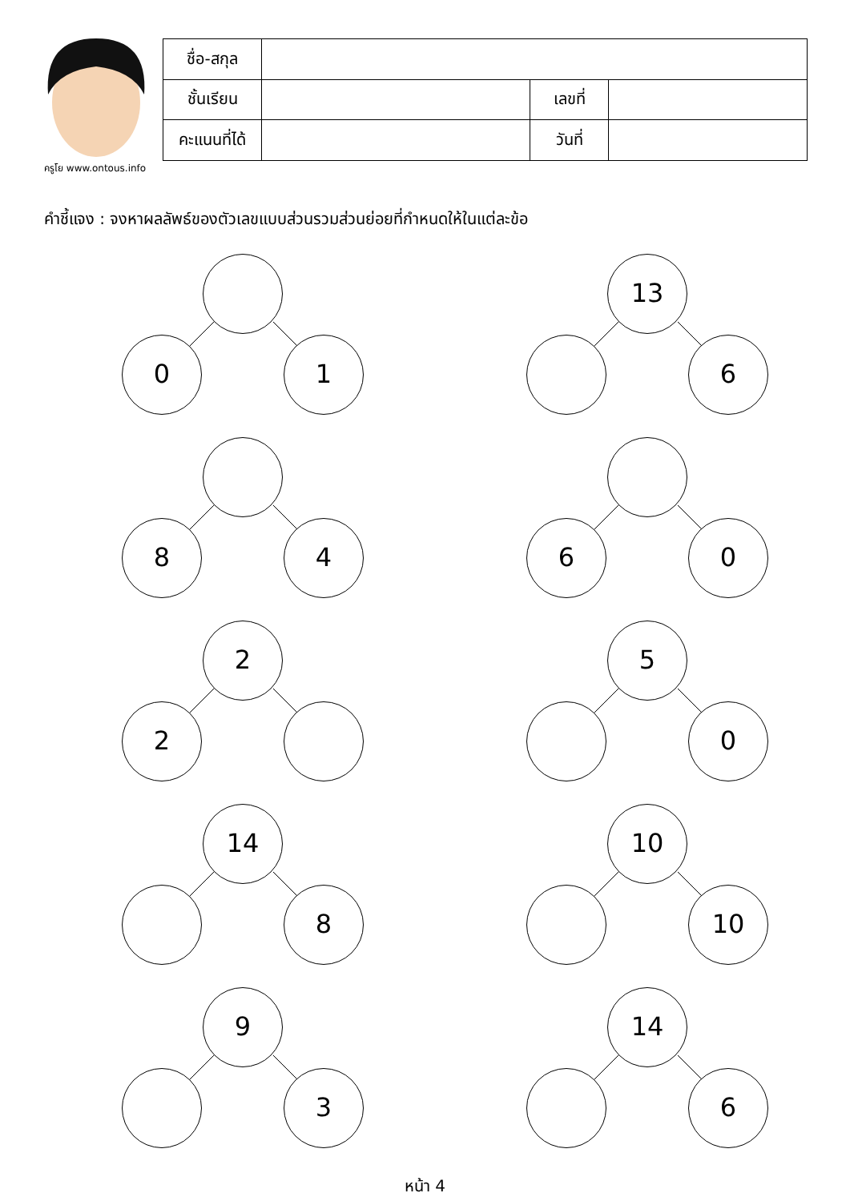ครูโย www.ontous.info
| ชื่อ-สกุล | | | |
| ชั้นเรียน | | เลขที่ | |
| คะแนนที่ได้ | | วันที่ | |
คำชี้แจง : จงหาผลลัพธ์ของตัวเลขแบบส่วนรวมส่วนย่อยที่กำหนดให้ในแต่ละข้อ
0 1
13
6
8 4
6 0
2
2
5
0
14
8
10
10
9
3
14
6
หน้า 4